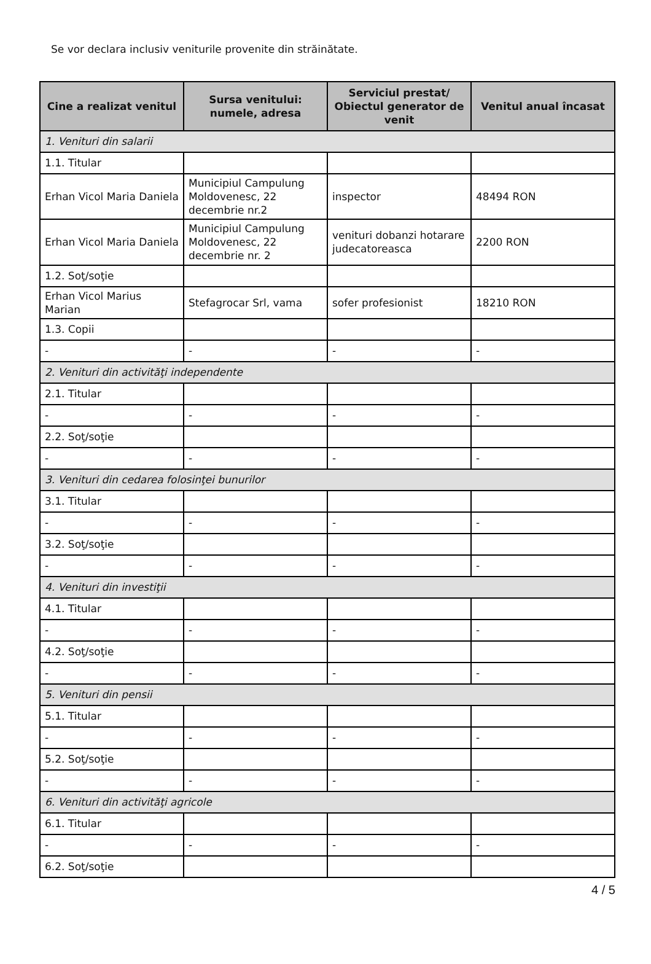Se vor declara inclusiv veniturile provenite din străinătate.
| Cine a realizat venitul | Sursa venitului: numele, adresa | Serviciul prestat/ Obiectul generator de venit | Venitul anual încasat |
| --- | --- | --- | --- |
| 1. Venituri din salarii | | | |
| 1.1. Titular | | | |
| Erhan Vicol Maria Daniela | Municipiul Campulung Moldovenesc, 22 decembrie nr.2 | inspector | 48494 RON |
| Erhan Vicol Maria Daniela | Municipiul Campulung Moldovenesc, 22 decembrie nr. 2 | venituri dobanzi hotarare judecatoreasca | 2200 RON |
| 1.2. Soţ/soţie | | | |
| Erhan Vicol Marius Marian | Stefagrocar Srl, vama | sofer profesionist | 18210 RON |
| 1.3. Copii | | | |
| - | - | - | - |
| 2. Venituri din activităţi independente | | | |
| 2.1. Titular | | | |
| - | - | - | - |
| 2.2. Soţ/soţie | | | |
| - | - | - | - |
| 3. Venituri din cedarea folosinţei bunurilor | | | |
| 3.1. Titular | | | |
| - | - | - | - |
| 3.2. Soţ/soţie | | | |
| - | - | - | - |
| 4. Venituri din investiţii | | | |
| 4.1. Titular | | | |
| - | - | - | - |
| 4.2. Soţ/soţie | | | |
| - | - | - | - |
| 5. Venituri din pensii | | | |
| 5.1. Titular | | | |
| - | - | - | - |
| 5.2. Soţ/soţie | | | |
| - | - | - | - |
| 6. Venituri din activităţi agricole | | | |
| 6.1. Titular | | | |
| - | - | - | - |
| 6.2. Soţ/soţie | | | |
4 / 5